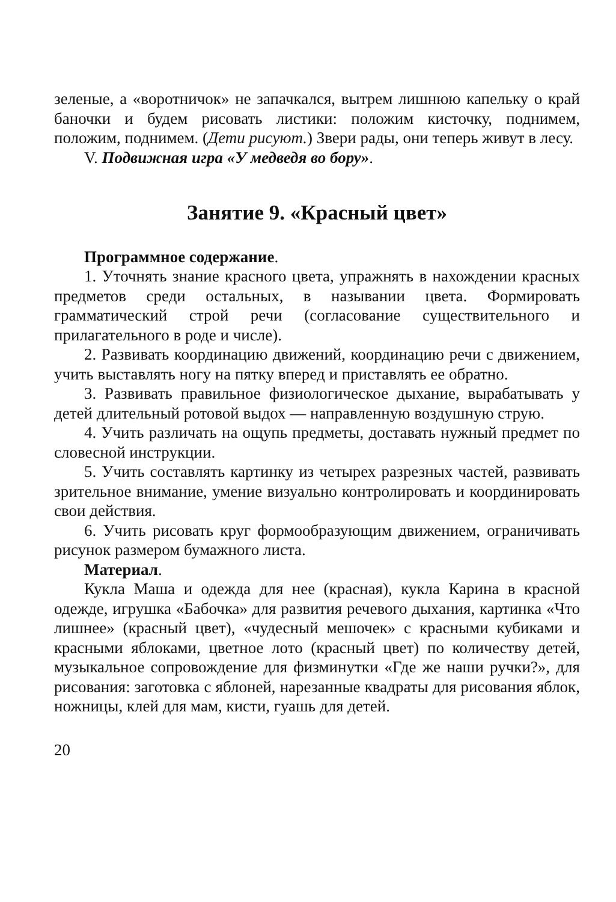зеленые, а «воротничок» не запачкался, вытрем лишнюю капельку о край баночки и будем рисовать листики: положим кисточку, поднимем, положим, поднимем. (Дети рисуют.) Звери рады, они теперь живут в лесу.
V. Подвижная игра «У медведя во бору».
Занятие 9. «Красный цвет»
Программное содержание.
1. Уточнять знание красного цвета, упражнять в нахождении красных предметов среди остальных, в назывании цвета. Формировать грамматический строй речи (согласование существительного и прилагательного в роде и числе).
2. Развивать координацию движений, координацию речи с движением, учить выставлять ногу на пятку вперед и приставлять ее обратно.
3. Развивать правильное физиологическое дыхание, вырабатывать у детей длительный ротовой выдох — направленную воздушную струю.
4. Учить различать на ощупь предметы, доставать нужный предмет по словесной инструкции.
5. Учить составлять картинку из четырех разрезных частей, развивать зрительное внимание, умение визуально контролировать и координировать свои действия.
6. Учить рисовать круг формообразующим движением, ограничивать рисунок размером бумажного листа.
Материал.
Кукла Маша и одежда для нее (красная), кукла Карина в красной одежде, игрушка «Бабочка» для развития речевого дыхания, картинка «Что лишнее» (красный цвет), «чудесный мешочек» с красными кубиками и красными яблоками, цветное лото (красный цвет) по количеству детей, музыкальное сопровождение для физминутки «Где же наши ручки?», для рисования: заготовка с яблоней, нарезанные квадраты для рисования яблок, ножницы, клей для мам, кисти, гуашь для детей.
20